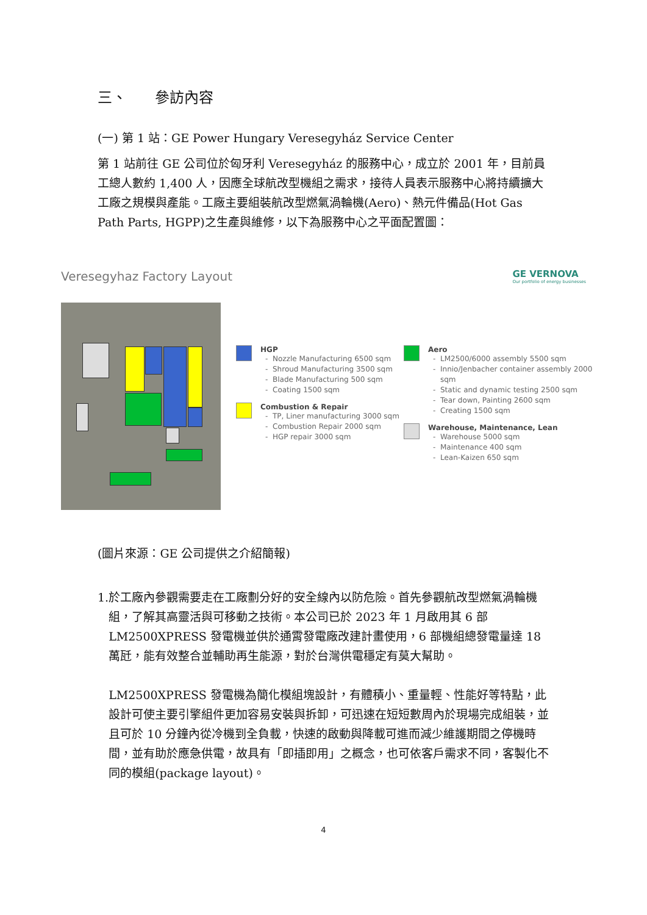三、 參訪內容
(一) 第 1 站：GE Power Hungary Veresegyház Service Center
第 1 站前往 GE 公司位於匈牙利 Veresegyház 的服務中心，成立於 2001 年，目前員工總人數約 1,400 人，因應全球航改型機組之需求，接待人員表示服務中心將持續擴大工廠之規模與產能。工廠主要組裝航改型燃氣渦輪機(Aero)、熱元件備品(Hot Gas Path Parts, HGPP)之生產與維修，以下為服務中心之平面配置圖：
Veresegyhaz Factory Layout GE VERNOVA
Our portfolio of energy businesses
HGP
Nozzle Manufacturing 6500 sqm
Shroud Manufacturing 3500 sqm
Blade Manufacturing 500 sqm
Coating 1500 sqm
Combustion & Repair
TP, Liner manufacturing 3000 sqm
Combustion Repair 2000 sqm
HGP repair 3000 sqm
Aero
LM2500/6000 assembly 5500 sqm
Innio/Jenbacher container assembly 2000 sqm
Static and dynamic testing 2500 sqm
Tear down, Painting 2600 sqm
Creating 1500 sqm
Warehouse, Maintenance, Lean
Warehouse 5000 sqm
Maintenance 400 sqm
Lean-Kaizen 650 sqm
(圖片來源：GE 公司提供之介紹簡報)
1. 於工廠內參觀需要走在工廠劃分好的安全線內以防危險。首先參觀航改型燃氣渦輪機組，了解其高靈活與可移動之技術。本公司已於 2023 年 1 月啟用其 6 部 LM2500XPRESS 發電機並供於通霄發電廠改建計畫使用，6 部機組總發電量達 18 萬瓩，能有效整合並輔助再生能源，對於台灣供電穩定有莫大幫助。
LM2500XPRESS 發電機為簡化模組塊設計，有體積小、重量輕、性能好等特點，此設計可使主要引擎組件更加容易安裝與拆卸，可迅速在短短數周內於現場完成組裝，並且可於 10 分鐘內從冷機到全負載，快速的啟動與降載可進而減少維護期間之停機時間，並有助於應急供電，故具有「即插即用」之概念，也可依客戶需求不同，客製化不同的模組(package layout)。
4